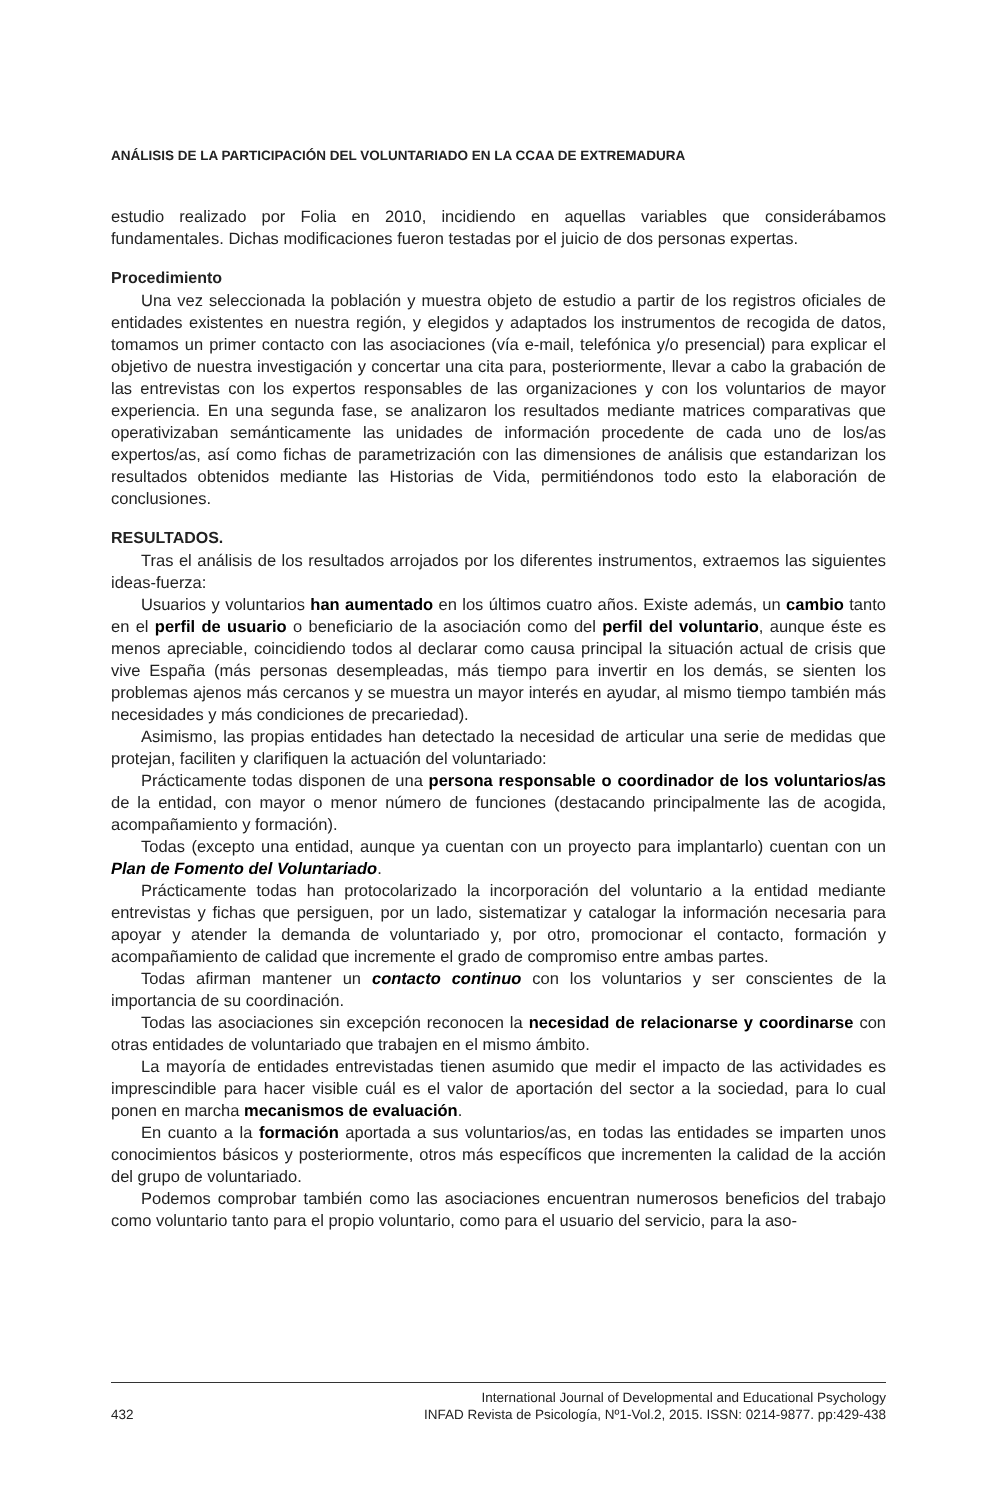ANÁLISIS DE LA PARTICIPACIÓN DEL VOLUNTARIADO EN LA CCAA DE EXTREMADURA
estudio realizado por Folia en 2010, incidiendo en aquellas variables que considerábamos fundamentales. Dichas modificaciones fueron testadas por el juicio de dos personas expertas.
Procedimiento
Una vez seleccionada la población y muestra objeto de estudio a partir de los registros oficiales de entidades existentes en nuestra región, y elegidos y adaptados los instrumentos de recogida de datos, tomamos un primer contacto con las asociaciones (vía e-mail, telefónica y/o presencial) para explicar el objetivo de nuestra investigación y concertar una cita para, posteriormente, llevar a cabo la grabación de las entrevistas con los expertos responsables de las organizaciones y con los voluntarios de mayor experiencia. En una segunda fase, se analizaron los resultados mediante matrices comparativas que operativizaban semánticamente las unidades de información procedente de cada uno de los/as expertos/as, así como fichas de parametrización con las dimensiones de análisis que estandarizan los resultados obtenidos mediante las Historias de Vida, permitiéndonos todo esto la elaboración de conclusiones.
RESULTADOS.
Tras el análisis de los resultados arrojados por los diferentes instrumentos, extraemos las siguientes ideas-fuerza:
Usuarios y voluntarios han aumentado en los últimos cuatro años. Existe además, un cambio tanto en el perfil de usuario o beneficiario de la asociación como del perfil del voluntario, aunque éste es menos apreciable, coincidiendo todos al declarar como causa principal la situación actual de crisis que vive España (más personas desempleadas, más tiempo para invertir en los demás, se sienten los problemas ajenos más cercanos y se muestra un mayor interés en ayudar, al mismo tiempo también más necesidades y más condiciones de precariedad).
Asimismo, las propias entidades han detectado la necesidad de articular una serie de medidas que protejan, faciliten y clarifiquen la actuación del voluntariado:
Prácticamente todas disponen de una persona responsable o coordinador de los voluntarios/as de la entidad, con mayor o menor número de funciones (destacando principalmente las de acogida, acompañamiento y formación).
Todas (excepto una entidad, aunque ya cuentan con un proyecto para implantarlo) cuentan con un Plan de Fomento del Voluntariado.
Prácticamente todas han protocolarizado la incorporación del voluntario a la entidad mediante entrevistas y fichas que persiguen, por un lado, sistematizar y catalogar la información necesaria para apoyar y atender la demanda de voluntariado y, por otro, promocionar el contacto, formación y acompañamiento de calidad que incremente el grado de compromiso entre ambas partes.
Todas afirman mantener un contacto continuo con los voluntarios y ser conscientes de la importancia de su coordinación.
Todas las asociaciones sin excepción reconocen la necesidad de relacionarse y coordinarse con otras entidades de voluntariado que trabajen en el mismo ámbito.
La mayoría de entidades entrevistadas tienen asumido que medir el impacto de las actividades es imprescindible para hacer visible cuál es el valor de aportación del sector a la sociedad, para lo cual ponen en marcha mecanismos de evaluación.
En cuanto a la formación aportada a sus voluntarios/as, en todas las entidades se imparten unos conocimientos básicos y posteriormente, otros más específicos que incrementen la calidad de la acción del grupo de voluntariado.
Podemos comprobar también como las asociaciones encuentran numerosos beneficios del trabajo como voluntario tanto para el propio voluntario, como para el usuario del servicio, para la aso-
432 International Journal of Developmental and Educational Psychology
INFAD Revista de Psicología, Nº1-Vol.2, 2015. ISSN: 0214-9877. pp:429-438